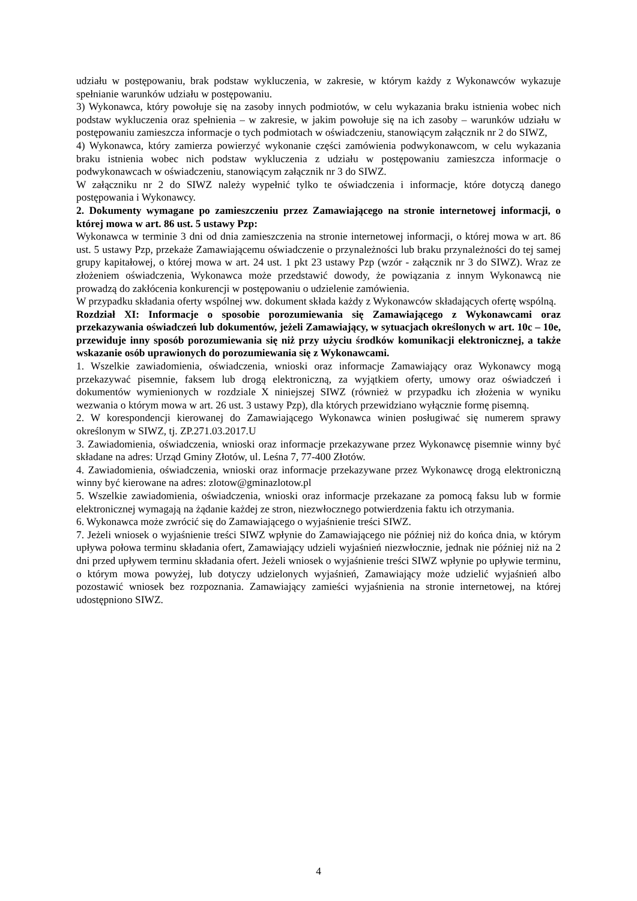udziału w postępowaniu, brak podstaw wykluczenia, w zakresie, w którym każdy z Wykonawców wykazuje spełnianie warunków udziału w postępowaniu.
3) Wykonawca, który powołuje się na zasoby innych podmiotów, w celu wykazania braku istnienia wobec nich podstaw wykluczenia oraz spełnienia – w zakresie, w jakim powołuje się na ich zasoby – warunków udziału w postępowaniu zamieszcza informacje o tych podmiotach w oświadczeniu, stanowiącym załącznik nr 2 do SIWZ,
4) Wykonawca, który zamierza powierzyć wykonanie części zamówienia podwykonawcom, w celu wykazania braku istnienia wobec nich podstaw wykluczenia z udziału w postępowaniu zamieszcza informacje o podwykonawcach w oświadczeniu, stanowiącym załącznik nr 3 do SIWZ.
W załączniku nr 2 do SIWZ należy wypełnić tylko te oświadczenia i informacje, które dotyczą danego postępowania i Wykonawcy.
2. Dokumenty wymagane po zamieszczeniu przez Zamawiającego na stronie internetowej informacji, o której mowa w art. 86 ust. 5 ustawy Pzp:
Wykonawca w terminie 3 dni od dnia zamieszczenia na stronie internetowej informacji, o której mowa w art. 86 ust. 5 ustawy Pzp, przekaże Zamawiającemu oświadczenie o przynależności lub braku przynależności do tej samej grupy kapitałowej, o której mowa w art. 24 ust. 1 pkt 23 ustawy Pzp (wzór - załącznik nr 3 do SIWZ). Wraz ze złożeniem oświadczenia, Wykonawca może przedstawić dowody, że powiązania z innym Wykonawcą nie prowadzą do zakłócenia konkurencji w postępowaniu o udzielenie zamówienia.
W przypadku składania oferty wspólnej ww. dokument składa każdy z Wykonawców składających ofertę wspólną.
Rozdział XI: Informacje o sposobie porozumiewania się Zamawiającego z Wykonawcami oraz przekazywania oświadczeń lub dokumentów, jeżeli Zamawiający, w sytuacjach określonych w art. 10c – 10e, przewiduje inny sposób porozumiewania się niż przy użyciu środków komunikacji elektronicznej, a także wskazanie osób uprawionych do porozumiewania się z Wykonawcami.
1. Wszelkie zawiadomienia, oświadczenia, wnioski oraz informacje Zamawiający oraz Wykonawcy mogą przekazywać pisemnie, faksem lub drogą elektroniczną, za wyjątkiem oferty, umowy oraz oświadczeń i dokumentów wymienionych w rozdziale X niniejszej SIWZ (również w przypadku ich złożenia w wyniku wezwania o którym mowa w art. 26 ust. 3 ustawy Pzp), dla których przewidziano wyłącznie formę pisemną.
2. W korespondencji kierowanej do Zamawiającego Wykonawca winien posługiwać się numerem sprawy określonym w SIWZ, tj. ZP.271.03.2017.U
3. Zawiadomienia, oświadczenia, wnioski oraz informacje przekazywane przez Wykonawcę pisemnie winny być składane na adres: Urząd Gminy Złotów, ul. Leśna 7, 77-400 Złotów.
4. Zawiadomienia, oświadczenia, wnioski oraz informacje przekazywane przez Wykonawcę drogą elektroniczną winny być kierowane na adres: zlotow@gminazlotow.pl
5. Wszelkie zawiadomienia, oświadczenia, wnioski oraz informacje przekazane za pomocą faksu lub w formie elektronicznej wymagają na żądanie każdej ze stron, niezwłocznego potwierdzenia faktu ich otrzymania.
6. Wykonawca może zwrócić się do Zamawiającego o wyjaśnienie treści SIWZ.
7. Jeżeli wniosek o wyjaśnienie treści SIWZ wpłynie do Zamawiającego nie później niż do końca dnia, w którym upływa połowa terminu składania ofert, Zamawiający udzieli wyjaśnień niezwłocznie, jednak nie później niż na 2 dni przed upływem terminu składania ofert. Jeżeli wniosek o wyjaśnienie treści SIWZ wpłynie po upływie terminu, o którym mowa powyżej, lub dotyczy udzielonych wyjaśnień, Zamawiający może udzielić wyjaśnień albo pozostawić wniosek bez rozpoznania. Zamawiający zamieści wyjaśnienia na stronie internetowej, na której udostępniono SIWZ.
4